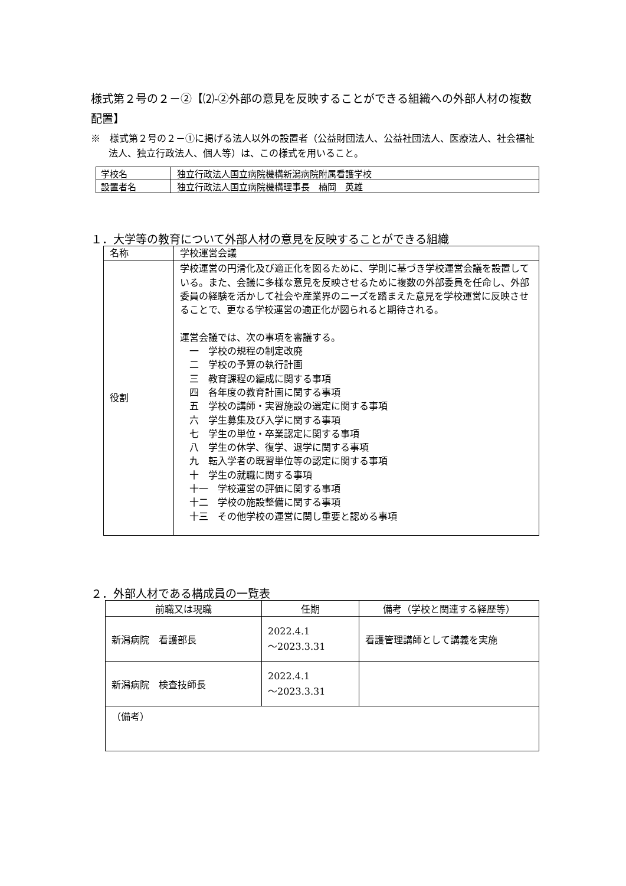様式第２号の２－②【⑵-②外部の意見を反映することができる組織への外部人材の複数配置】
※　様式第２号の２－①に掲げる法人以外の設置者（公益財団法人、公益社団法人、医療法人、社会福祉法人、独立行政法人、個人等）は、この様式を用いること。
| 学校名 | 独立行政法人国立病院機構新潟病院附属看護学校 |
| 設置者名 | 独立行政法人国立病院機構理事長 楠岡 英雄 |
１．大学等の教育について外部人材の意見を反映することができる組織
| 名称 | 学校運営会議 |
| 役割 | 学校運営の円滑化及び適正化を図るために、学則に基づき学校運営会議を設置している。また、会議に多様な意見を反映させるために複数の外部委員を任命し、外部委員の経験を活かして社会や産業界のニーズを踏まえた意見を学校運営に反映させることで、更なる学校運営の適正化が図られると期待される。 運営会議では、次の事項を審議する。 一 学校の規程の制定改廃 二 学校の予算の執行計画 三 教育課程の編成に関する事項 四 各年度の教育計画に関する事項 五 学校の講師・実習施設の選定に関する事項 六 学生募集及び入学に関する事項 七 学生の単位・卒業認定に関する事項 八 学生の休学、復学、退学に関する事項 九 転入学者の既習単位等の認定に関する事項 十 学生の就職に関する事項 十一 学校運営の評価に関する事項 十二 学校の施設整備に関する事項 十三 その他学校の運営に関し重要と認める事項 |
２．外部人材である構成員の一覧表
| 前職又は現職 | 任期 | 備考（学校と関連する経歴等） |
| --- | --- | --- |
| 新潟病院 看護部長 | 2022.4.1 ～2023.3.31 | 看護管理講師として講義を実施 |
| 新潟病院 検査技師長 | 2022.4.1 ～2023.3.31 | |
| （備考） | | |